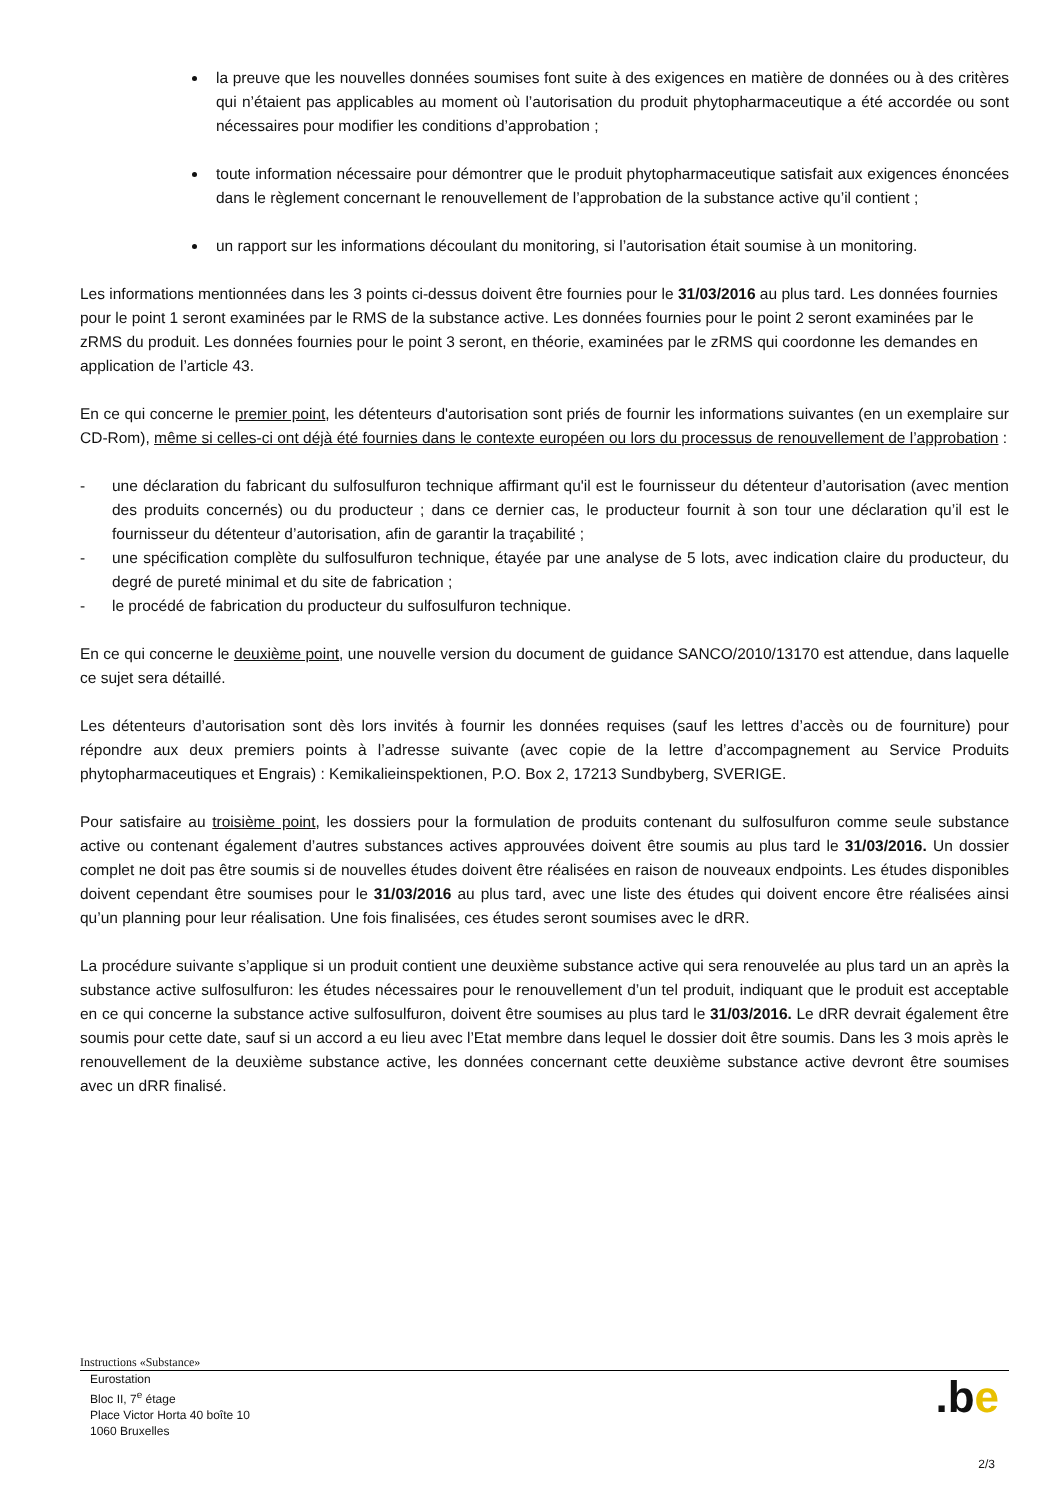la preuve que les nouvelles données soumises font suite à des exigences en matière de données ou à des critères qui n’étaient pas applicables au moment où l’autorisation du produit phytopharmaceutique a été accordée ou sont nécessaires pour modifier les conditions d’approbation ;
toute information nécessaire pour démontrer que le produit phytopharmaceutique satisfait aux exigences énoncées dans le règlement concernant le renouvellement de l’approbation de la substance active qu’il contient ;
un rapport sur les informations découlant du monitoring, si l’autorisation était soumise à un monitoring.
Les informations mentionnées dans les 3 points ci-dessus doivent être fournies pour le 31/03/2016 au plus tard. Les données fournies pour le point 1 seront examinées par le RMS de la substance active. Les données fournies pour le point 2 seront examinées par le zRMS du produit. Les données fournies pour le point 3 seront, en théorie, examinées par le zRMS qui coordonne les demandes en application de l’article 43.
En ce qui concerne le premier point, les détenteurs d'autorisation sont priés de fournir les informations suivantes (en un exemplaire sur CD-Rom), même si celles-ci ont déjà été fournies dans le contexte européen ou lors du processus de renouvellement de l’approbation :
- une déclaration du fabricant du sulfosulfuron technique affirmant qu'il est le fournisseur du détenteur d’autorisation (avec mention des produits concernés) ou du producteur ; dans ce dernier cas, le producteur fournit à son tour une déclaration qu’il est le fournisseur du détenteur d’autorisation, afin de garantir la traçabilité ;
- une spécification complète du sulfosulfuron technique, étayée par une analyse de 5 lots, avec indication claire du producteur, du degré de pureté minimal et du site de fabrication ;
- le procédé de fabrication du producteur du sulfosulfuron technique.
En ce qui concerne le deuxième point, une nouvelle version du document de guidance SANCO/2010/13170 est attendue, dans laquelle ce sujet sera détaillé.
Les détenteurs d’autorisation sont dès lors invités à fournir les données requises (sauf les lettres d’accès ou de fourniture) pour répondre aux deux premiers points à l’adresse suivante (avec copie de la lettre d’accompagnement au Service Produits phytopharmaceutiques et Engrais) : Kemikalieinspektionen, P.O. Box 2, 17213 Sundbyberg, SVERIGE.
Pour satisfaire au troisième point, les dossiers pour la formulation de produits contenant du sulfosulfuron comme seule substance active ou contenant également d’autres substances actives approuvées doivent être soumis au plus tard le 31/03/2016. Un dossier complet ne doit pas être soumis si de nouvelles études doivent être réalisées en raison de nouveaux endpoints. Les études disponibles doivent cependant être soumises pour le 31/03/2016 au plus tard, avec une liste des études qui doivent encore être réalisées ainsi qu’un planning pour leur réalisation. Une fois finalisées, ces études seront soumises avec le dRR.
La procédure suivante s’applique si un produit contient une deuxième substance active qui sera renouvelée au plus tard un an après la substance active sulfosulfuron: les études nécessaires pour le renouvellement d’un tel produit, indiquant que le produit est acceptable en ce qui concerne la substance active sulfosulfuron, doivent être soumises au plus tard le 31/03/2016. Le dRR devrait également être soumis pour cette date, sauf si un accord a eu lieu avec l’Etat membre dans lequel le dossier doit être soumis. Dans les 3 mois après le renouvellement de la deuxième substance active, les données concernant cette deuxième substance active devront être soumises avec un dRR finalisé.
Instructions «Substance»
Eurostation
Bloc II, 7<sup>e</sup> étage
Place Victor Horta 40 boîte 10
1060 Bruxelles
.be
2/3